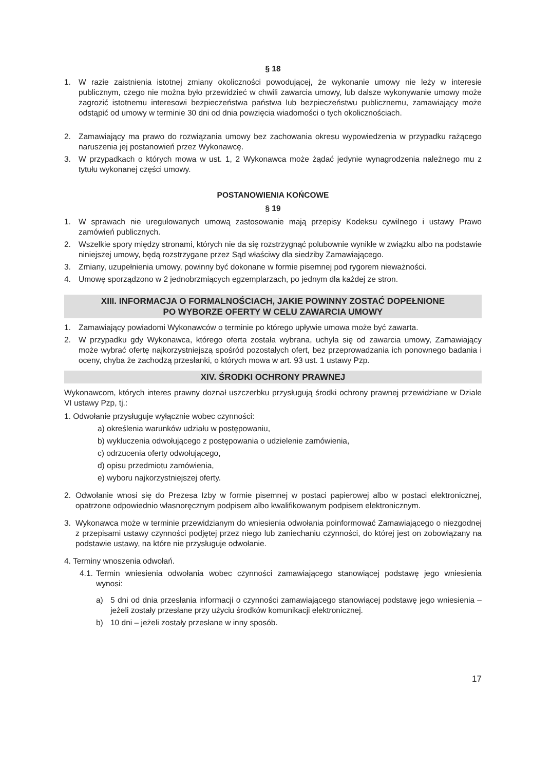§ 18
1. W razie zaistnienia istotnej zmiany okoliczności powodującej, że wykonanie umowy nie leży w interesie publicznym, czego nie można było przewidzieć w chwili zawarcia umowy, lub dalsze wykonywanie umowy może zagrozić istotnemu interesowi bezpieczeństwa państwa lub bezpieczeństwu publicznemu, zamawiający może odstąpić od umowy w terminie 30 dni od dnia powzięcia wiadomości o tych okolicznościach.
2. Zamawiający ma prawo do rozwiązania umowy bez zachowania okresu wypowiedzenia w przypadku rażącego naruszenia jej postanowień przez Wykonawcę.
3. W przypadkach o których mowa w ust. 1, 2 Wykonawca może żądać jedynie wynagrodzenia należnego mu z tytułu wykonanej części umowy.
POSTANOWIENIA KOŃCOWE
§ 19
1. W sprawach nie uregulowanych umową zastosowanie mają przepisy Kodeksu cywilnego i ustawy Prawo zamówień publicznych.
2. Wszelkie spory między stronami, których nie da się rozstrzygnąć polubownie wynikłe w związku albo na podstawie niniejszej umowy, będą rozstrzygane przez Sąd właściwy dla siedziby Zamawiającego.
3. Zmiany, uzupełnienia umowy, powinny być dokonane w formie pisemnej pod rygorem nieważności.
4. Umowę sporządzono w 2 jednobrzmiących egzemplarzach, po jednym dla każdej ze stron.
XIII. INFORMACJA O FORMALNOŚCIACH, JAKIE POWINNY ZOSTAĆ DOPEŁNIONE
PO WYBORZE OFERTY W CELU ZAWARCIA UMOWY
1. Zamawiający powiadomi Wykonawców o terminie po którego upływie umowa może być zawarta.
2. W przypadku gdy Wykonawca, którego oferta została wybrana, uchyla się od zawarcia umowy, Zamawiający może wybrać ofertę najkorzystniejszą spośród pozostałych ofert, bez przeprowadzania ich ponownego badania i oceny, chyba że zachodzą przesłanki, o których mowa w art. 93 ust. 1 ustawy Pzp.
XIV. ŚRODKI OCHRONY PRAWNEJ
Wykonawcom, których interes prawny doznał uszczerbku przysługują środki ochrony prawnej przewidziane w Dziale VI ustawy Pzp, tj.:
1. Odwołanie przysługuje wyłącznie wobec czynności:
a) określenia warunków udziału w postępowaniu,
b) wykluczenia odwołującego z postępowania o udzielenie zamówienia,
c) odrzucenia oferty odwołującego,
d) opisu przedmiotu zamówienia,
e) wyboru najkorzystniejszej oferty.
2. Odwołanie wnosi się do Prezesa Izby w formie pisemnej w postaci papierowej albo w postaci elektronicznej, opatrzone odpowiednio własnoręcznym podpisem albo kwalifikowanym podpisem elektronicznym.
3. Wykonawca może w terminie przewidzianym do wniesienia odwołania poinformować Zamawiającego o niezgodnej z przepisami ustawy czynności podjętej przez niego lub zaniechaniu czynności, do której jest on zobowiązany na podstawie ustawy, na które nie przysługuje odwołanie.
4. Terminy wnoszenia odwołań.
4.1. Termin wniesienia odwołania wobec czynności zamawiającego stanowiącej podstawę jego wniesienia wynosi:
a) 5 dni od dnia przesłania informacji o czynności zamawiającego stanowiącej podstawę jego wniesienia – jeżeli zostały przesłane przy użyciu środków komunikacji elektronicznej.
b) 10 dni – jeżeli zostały przesłane w inny sposób.
17